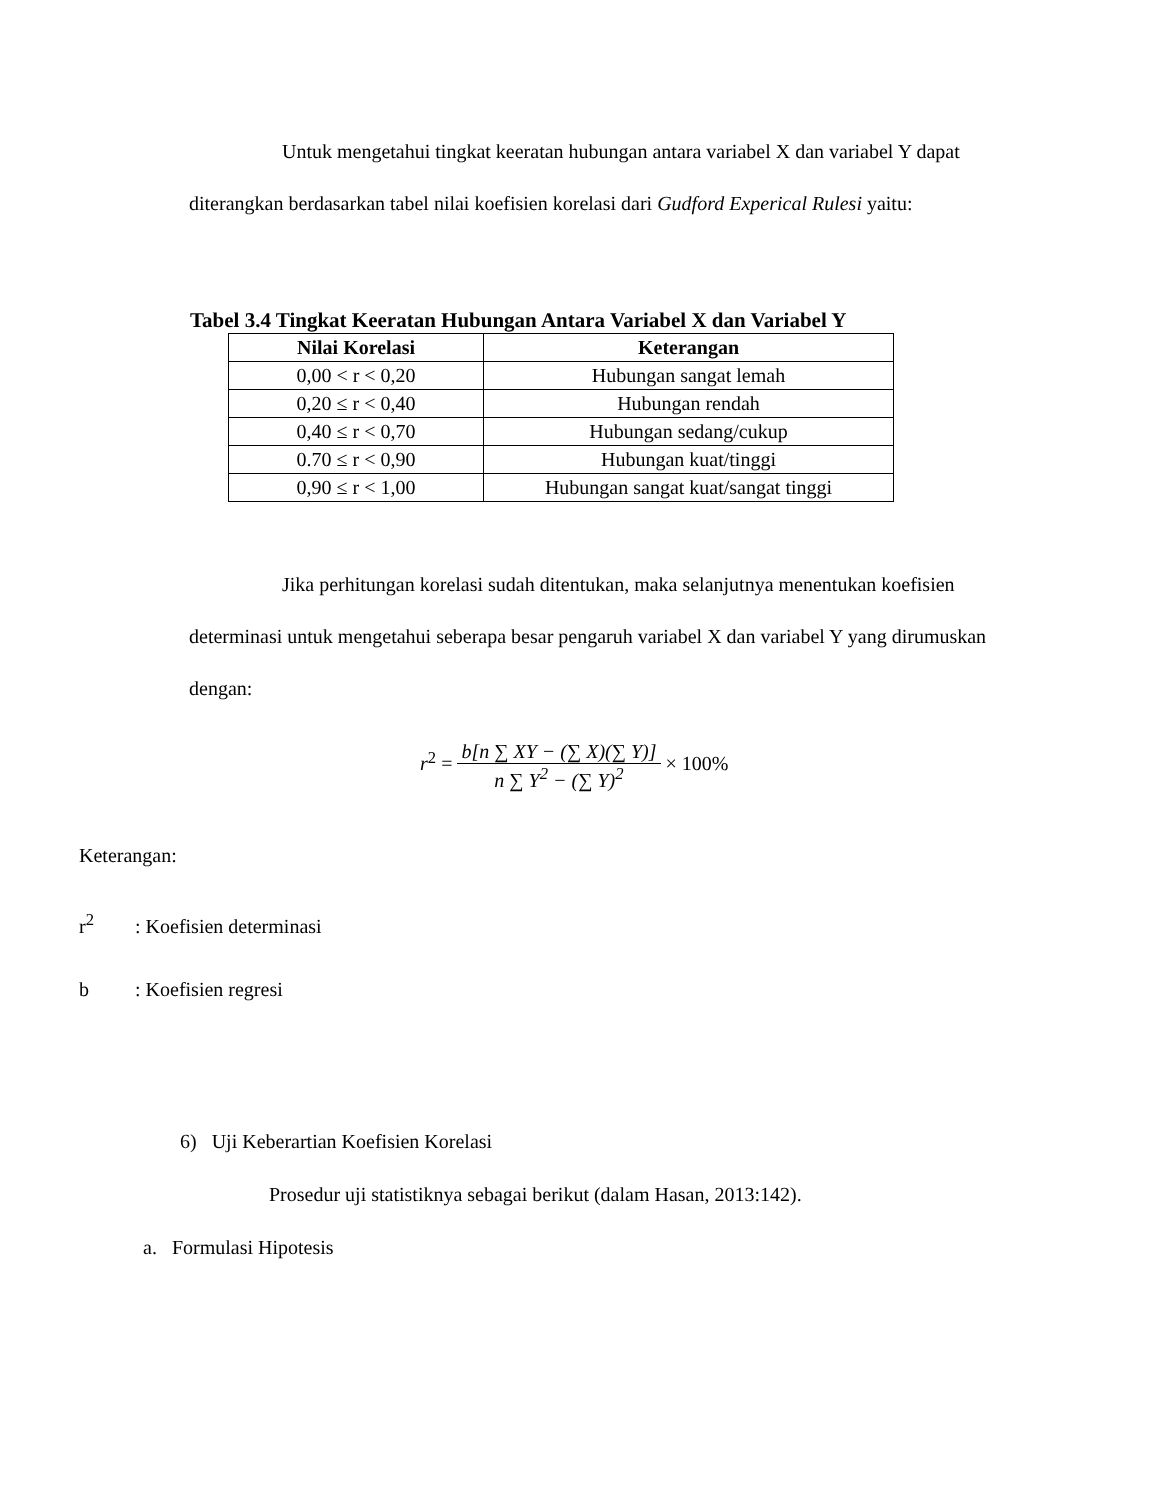Untuk mengetahui tingkat keeratan hubungan antara variabel X dan variabel Y dapat diterangkan berdasarkan tabel nilai koefisien korelasi dari Gudford Experical Rulesi yaitu:
Tabel 3.4 Tingkat Keeratan Hubungan Antara Variabel X dan Variabel Y
| Nilai Korelasi | Keterangan |
| --- | --- |
| 0,00 < r < 0,20 | Hubungan sangat lemah |
| 0,20 ≤ r < 0,40 | Hubungan rendah |
| 0,40 ≤ r < 0,70 | Hubungan sedang/cukup |
| 0.70 ≤ r < 0,90 | Hubungan kuat/tinggi |
| 0,90 ≤ r < 1,00 | Hubungan sangat kuat/sangat tinggi |
Jika perhitungan korelasi sudah ditentukan, maka selanjutnya menentukan koefisien determinasi untuk mengetahui seberapa besar pengaruh variabel X dan variabel Y yang dirumuskan dengan:
r<sup>2</sup> = b[n ∑ XY − (∑ X)(∑ Y)] n ∑ Y<sup>2</sup> − (∑ Y)<sup>2</sup> × 100%
Keterangan:
r<sup>2</sup>: Koefisien determinasi
b: Koefisien regresi
6) Uji Keberartian Koefisien Korelasi
Prosedur uji statistiknya sebagai berikut (dalam Hasan, 2013:142).
a. Formulasi Hipotesis